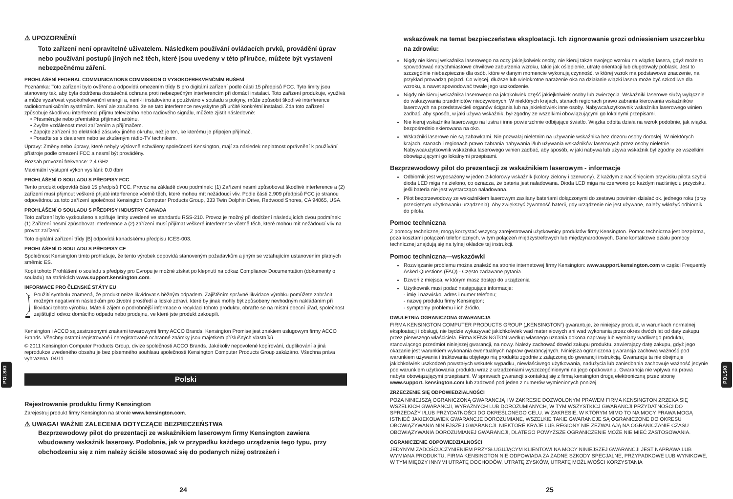⚠ UPOZORNĚNÍ!
Toto zařízení není opravitelné uživatelem. Následkem používání ovládacích prvků, provádění úprav nebo používání postupů jiných než těch, které jsou uvedeny v této příručce, můžete být vystaveni nebezpečnému záření.
PROHLÁŠENÍ FEDERAL COMMUNICATIONS COMMISSION O VYSOKOFREKVENČNÍM RUŠENÍ
Poznámka: Toto zařízení bylo ověřeno a odpovídá omezením třídy B pro digitální zařízení podle části 15 předpisů FCC. Tyto limity jsou stanoveny tak, aby byla dodržena dostatečná ochrana proti nebezpečným interferencím při domácí instalaci. Toto zařízení produkuje, využívá a může vyzařovat vysokofrekvenční energii a, není-li instalováno a používáno v souladu s pokyny, může způsobit škodlivé interference radiokomunikačním systémům. Není ale zaručeno, že se tato interference nevyskytne při určité konkrétní instalaci. Zda toto zařízení způsobuje škodlivou interferenci příjmu televizního nebo radiového signálu, můžete zjistit následovně:
• Přesměrujte nebo přemístěte přijímací anténu.
• Zvyšte vzdálenost mezi zařízením a přijímačem.
• Zapojte zařízení do elektrické zásuvky jiného okruhu, než je ten, ke kterému je připojen přijímač.
• Poraďte se s dealerem nebo se zkušeným rádio-TV technikem.
Úpravy: Změny nebo úpravy, které nebyly výslovně schváleny společností Kensington, mají za následek neplatnost oprávnění k používání přístroje podle omezení FCC a nesmí být prováděny.
Rozsah provozní frekvence: 2,4 GHz
Maximální výstupní výkon vysílání: 0.0 dbm
PROHLÁŠENÍ O SOULADU S PŘEDPISY FCC
Tento produkt odpovídá části 15 předpisů FCC. Provoz na základě dvou podmínek: (1) Zařízení nesmí způsobovat škodlivé interference a (2) zařízení musí přijmout veškeré přijaté interference včetně těch, které mohou mít nežádoucí vliv. Podle části 2.909 předpisů FCC je stranou odpovědnou za toto zařízení společnost Kensington Computer Products Group, 333 Twin Dolphin Drive, Redwood Shores, CA 94065, USA.
PROHLÁŠENÍ O SOULADU S PŘEDPISY INDUSTRY CANADA
Toto zařízení bylo vyzkoušeno a splňuje limity uvedené ve standardu RSS-210. Provoz je možný při dodržení následujících dvou podmínek: (1) Zařízení nesmí způsobovat interference a (2) zařízení musí přijímat veškeré interference včetně těch, které mohou mít nežádoucí vliv na provoz zařízení.
Toto digitální zařízení třídy [B] odpovídá kanadskému předpisu ICES-003.
PROHLÁŠENÍ O SOULADU S PŘEDPISY CE
Společnost Kensington tímto prohlašuje, že tento výrobek odpovídá stanoveným požadavkům a jiným se vztahujícím ustanovením platných směrnic ES.
Kopii tohoto Prohlášení o souladu s předpisy pro Evropu je možné získat po klepnutí na odkaz Compliance Documentation (dokumenty o souladu) na stránkách www.support.kensington.com.
INFORMACE PRO ČLENSKÉ STÁTY EU
Použití symbolu znamená, že produkt nelze likvidovat s běžným odpadem. Zajištěním správné likvidace výrobku pomůžete zabránit možným negativním následkům pro životní prostředí a lidské zdraví, které by jinak mohly být způsobeny nevhodným nakládáním při likvidaci tohoto výrobku. Máte-li zájem o podrobnější informace o recyklaci tohoto produktu, obraťte se na místní obecní úřad, společnost zajišťující odvoz domácího odpadu nebo prodejnu, ve které jste produkt zakoupili.
Kensington i ACCO są zastrzeonymi znakami towarowymi firmy ACCO Brands. Kensington Promise jest znakiem usługowym firmy ACCO Brands. Všechny ostatní registrované i neregistrované ochranné známky jsou majetkem příslušných vlastníků.
© 2011 Kensington Computer Products Group, divize společnosti ACCO Brands. Jakékoliv nepovolené kopírování, duplikování a jiná reprodukce uvedeného obsahu je bez písemného souhlasu společnosti Kensington Computer Products Group zakázáno. Všechna práva vyhrazena. 04/11
Polski
Rejestrowanie produktu firmy Kensington
Zarejestruj produkt firmy Kensington na stronie www.kensington.com.
⚠ UWAGA! WAŻNE ZALECENIA DOTYCZĄCE BEZPIECZEŃSTWA
Bezprzewodowy pilot do prezentacji ze wskaźnikiem laserowym firmy Kensington zawiera wbudowany wskaźnik laserowy. Podobnie, jak w przypadku każdego urządzenia tego typu, przy obchodzeniu się z nim należy ściśle stosować się do podanych niżej ostrzeżeń i
POLSKI
24
wskazówek na temat bezpieczeństwa eksploatacji. Ich zignorowanie grozi odniesieniem uszczerbku na zdrowiu:
Nigdy nie kieruj wskaźnika laserowego na oczy jakiejkolwiek osoby, nie kieruj także swojego wzroku na wiązkę lasera, gdyż może to spowodować natychmiastowe chwilowe zaburzenia wzroku, takie jak oślepienie, utratę orientacji lub długotrwały poblask. Jest to szczególnie niebezpieczne dla osób, które w danym momencie wykonują czynność, w której wzrok ma podstawowe znaczenie, na przykład prowadzą pojazd. Co więcej, dłuższe lub wielokrotne narażenie oka na działanie wiązki lasera może być szkodliwe dla wzroku, a nawet spowodować trwałe jego uszkodzenie.
Nigdy nie kieruj wskaźnika laserowego na jakąkolwiek część jakiejkolwiek osoby lub zwierzęcia. Wskaźniki laserowe służą wyłącznie do wskazywania przedmiotów nieożywionych. W niektórych krajach, stanach regionach prawo zabrania kierowania wskaźników laserowych na przedstawicieli organów ścigania lub na jakiekolwiek inne osoby. Nabywca/użytkownik wskaźnika laserowego winien zadbać, aby sposób, w jaki używa wskaźnik, był zgodny ze wszelkimi obowiązującymi go lokalnymi przepisami.
Nie kieruj wskaźnika laserowego na lustra i inne powierzchnie odbijające światło. Wiązka odbita działa na wzrok podobnie, jak wiązka bezpośrednio skierowana na oko.
Wskaźniki laserowe nie są zabawkami. Nie pozwalaj nieletnim na używanie wskaźnika bez dozoru osoby dorosłej. W niektórych krajach, stanach i regionach prawo zabrania nabywania i/lub używania wskaźników laserowych przez osoby nieletnie. Nabywca/użytkownik wskaźnika laserowego winien zadbać, aby sposób, w jaki nabywa lub używa wskaźnik był zgodny ze wszelkimi obowiązującymi go lokalnymi przepisami.
Bezprzewodowy pilot do prezentacji ze wskaźnikiem laserowym - informacje
Odbiornik jest wyposażony w jeden 2-kolorowy wskaźnik (kolory zielony i czerwony). Z każdym z naciśnięciem przycisku pilota szybki dioda LED miga na zielono, co oznacza, że bateria jest naładowana. Dioda LED miga na czerwono po każdym naciśnięciu przycisku, jeśli bateria nie jest wystarcząco naładowana.
Pilot bezprzewodowy ze wskaźnikiem laserowym zasilany bateriami dołączonymi do zestawu powinien działać ok. jednego roku (przy przeciętnym użytkowaniu urządzenia). Aby zwiększyć żywotność baterii, gdy urządzenie nie jest używane, należy wkłożyć odbiornik do pilota.
Pomoc techniczna
Z pomocy technicznej mogą korzystać wszyscy zarejestrowani użytkownicy produktów firmy Kensington. Pomoc techniczna jest bezpłatna, poza kosztami połączeń telefonicznych, w tym połączeń międzystrefowych lub międzynarodowych. Dane kontaktowe działu pomocy technicznej znajdują się na tylnej okładce tej instrukcji.
Pomoc techniczna—wskazówki
Rozwiązanie problemu można znaleźć na stronie internetowej firmy Kensington: www.support.kensington.com w części Frequently Asked Questions (FAQ) - Często zadawane pytania.
Dzwoń z miejsca, w którym masz dostęp do urządzenia
Użytkownik musi podać następujące informacje:
- imię i nazwisko, adres i numer telefonu;
- nazwę produktu firmy Kensington;
- symptomy problemu i ich źródło.
DWULETNIA OGRANICZONA GWARANCJA
FIRMA KENSINGTON COMPUTER PRODUCTS GROUP („KENSINGTON”) gwarantuje, że niniejszy produkt, w warunkach normalnej eksploatacji i obsługi, nie będzie wykazywać jakichkolwiek wad materiałowych ani wad wykonania przez okres dwóch lat od daty zakupu przez pierwszego właściciela. Firma KENSINGTON według własnego uznania dokona naprawy lub wymiany wadliwego produktu, stanowiącego przedmiot niniejszej gwarancji, na nowy. Należy zachować dowód zakupu produktu, zawierający datę zakupu, gdyż jego okazanie jest warunkiem wykonania ewentualnych napraw gwarancyjnych. Niniejsza ograniczona gwarancja zachowa ważność pod warunkiem używania i traktowania objętego nią produktu zgodnie z załączoną do gwarancji instrukcją. Gwarancja ta nie obejmuje jakichkolwiek uszkodzeń powstałych wskutek wypadku, niewłaściwego użytkowania, nadużycia lub zaniedbania zachowuje ważność jedynie pod warunkiem użytkowania produktu wraz z urządzeniami wyszczególnionymi na jego opakowaniu. Gwarancja nie wpływa na prawa nabyte obowiązującymi przepisami. W sprawach gwarancji skontaktuj się z firmą kensington drogą elektroniczną przez stronę www.support. kensington.com lub zadzwoń pod jeden z numerów wymienionych poniżej.
ZRZECZENIE SIĘ ODPOWIEDZIALNOŚCI
POZA NINIEJSZĄ OGRANICZONĄ GWARANCJĄ I W ZAKRESIE DOZWOLONYM PRAWEM FIRMA KENSINGTON ZRZEKA SIĘ WSZELKICH GWARANCJI, WYRAŹNYCH LUB DOROZUMIANYCH, W TYM WSZYSTKICJ GWARANCJI PRZYDATNOŚCI DO SPRZEDAŻY I/LUB PRZYDATNOŚCI DO OKREŚLONEGO CELU. W ZAKRESIE, W KTÓRYM MIMO TO NA MOCY PRAWA MOGĄ ISTNIEĆ JAKIEKOLWIEK GWARANCJE DOROZUMIANE, WSZELKIE TAKIE GWARANCJE SĄ OGRANICZONE DO OKRESU OBOWIĄZYWANIA NINIEJSZEJ GWARANCJI. NIEKTÓRE KRAJE LUB REGIONY NIE ZEZWALAJĄ NA OGRANICZANIE CZASU OBOWIĄZYWANIA DOROZUMIANEJ GWARANCJI, DLATEGO POWYŻSZE OGRANICZENIE MOŻE NIE MIEĆ ZASTOSOWANIA.
OGRANICZENIE ODPOWIEDZIALNOŚCI
JEDYNYM ZADOŚĆUCZYNIENIEM PRZYSŁUGUJĄCYM KLIENTOWI NA MOCY NINIEJSZEJ GWARANCJI JEST NAPRAWA LUB WYMIANA PRODUKTU. FIRMA KENSINGTON NIE ODPOWIADA ZA ŻADNE SZKODY SPECJALNE, PRZYPADKOWE LUB WYNIKOWE, W TYM MIĘDZY INNYMI UTRATĘ DOCHODÓW, UTRATĘ ZYSKÓW, UTRATĘ MOŻLIWOŚCI KORZYSTANIA
POLSKI
25